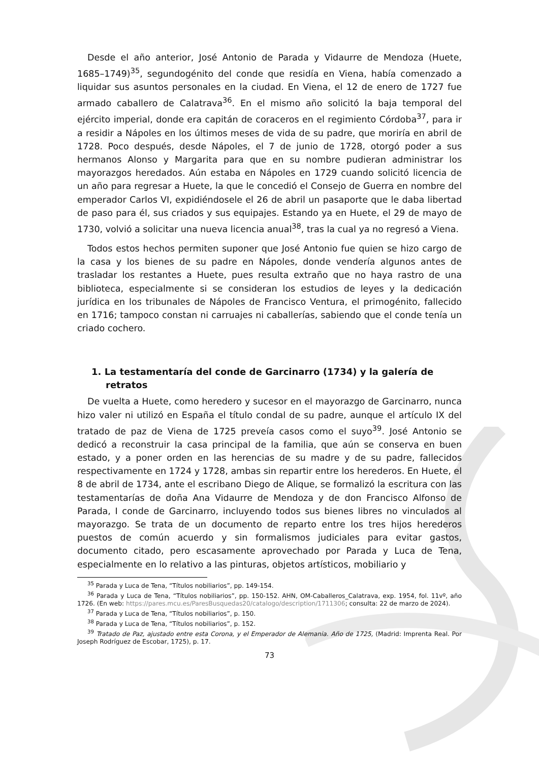Desde el año anterior, José Antonio de Parada y Vidaurre de Mendoza (Huete, 1685–1749)<sup>35</sup>, segundogénito del conde que residía en Viena, había comenzado a liquidar sus asuntos personales en la ciudad. En Viena, el 12 de enero de 1727 fue armado caballero de Calatrava<sup>36</sup>. En el mismo año solicitó la baja temporal del ejército imperial, donde era capitán de coraceros en el regimiento Córdoba<sup>37</sup>, para ir a residir a Nápoles en los últimos meses de vida de su padre, que moriría en abril de 1728. Poco después, desde Nápoles, el 7 de junio de 1728, otorgó poder a sus hermanos Alonso y Margarita para que en su nombre pudieran administrar los mayorazgos heredados. Aún estaba en Nápoles en 1729 cuando solicitó licencia de un año para regresar a Huete, la que le concedió el Consejo de Guerra en nombre del emperador Carlos VI, expidiéndosele el 26 de abril un pasaporte que le daba libertad de paso para él, sus criados y sus equipajes. Estando ya en Huete, el 29 de mayo de 1730, volvió a solicitar una nueva licencia anual<sup>38</sup>, tras la cual ya no regresó a Viena.
Todos estos hechos permiten suponer que José Antonio fue quien se hizo cargo de la casa y los bienes de su padre en Nápoles, donde vendería algunos antes de trasladar los restantes a Huete, pues resulta extraño que no haya rastro de una biblioteca, especialmente si se consideran los estudios de leyes y la dedicación jurídica en los tribunales de Nápoles de Francisco Ventura, el primogénito, fallecido en 1716; tampoco constan ni carruajes ni caballerías, sabiendo que el conde tenía un criado cochero.
1. La testamentaría del conde de Garcinarro (1734) y la galería de retratos
De vuelta a Huete, como heredero y sucesor en el mayorazgo de Garcinarro, nunca hizo valer ni utilizó en España el título condal de su padre, aunque el artículo IX del tratado de paz de Viena de 1725 preveía casos como el suyo<sup>39</sup>. José Antonio se dedicó a reconstruir la casa principal de la familia, que aún se conserva en buen estado, y a poner orden en las herencias de su madre y de su padre, fallecidos respectivamente en 1724 y 1728, ambas sin repartir entre los herederos. En Huete, el 8 de abril de 1734, ante el escribano Diego de Alique, se formalizó la escritura con las testamentarías de doña Ana Vidaurre de Mendoza y de don Francisco Alfonso de Parada, I conde de Garcinarro, incluyendo todos sus bienes libres no vinculados al mayorazgo. Se trata de un documento de reparto entre los tres hijos herederos puestos de común acuerdo y sin formalismos judiciales para evitar gastos, documento citado, pero escasamente aprovechado por Parada y Luca de Tena, especialmente en lo relativo a las pinturas, objetos artísticos, mobiliario y
<sup>35</sup> Parada y Luca de Tena, “Títulos nobiliarios”, pp. 149-154.
<sup>36</sup> Parada y Luca de Tena, “Títulos nobiliarios”, pp. 150-152. AHN, OM-Caballeros_Calatrava, exp. 1954, fol. 11vº, año 1726. (En web: https://pares.mcu.es/ParesBusquedas20/catalogo/description/1711306; consulta: 22 de marzo de 2024).
<sup>37</sup> Parada y Luca de Tena, “Títulos nobiliarios”, p. 150.
<sup>38</sup> Parada y Luca de Tena, “Títulos nobiliarios”, p. 152.
<sup>39</sup> Tratado de Paz, ajustado entre esta Corona, y el Emperador de Alemania. Año de 1725, (Madrid: Imprenta Real. Por Joseph Rodríguez de Escobar, 1725), p. 17.
73